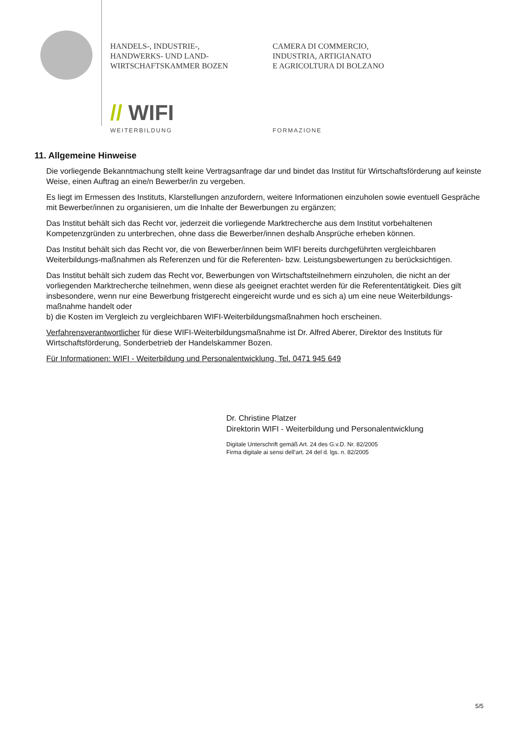HANDELS-, INDUSTRIE-,
HANDWERKS- UND LAND-
WIRTSCHAFTSKAMMER BOZEN
CAMERA DI COMMERCIO,
INDUSTRIA, ARTIGIANATO
E AGRICOLTURA DI BOLZANO
// WIFI
WEITERBILDUNG FORMAZIONE
11. Allgemeine Hinweise
Die vorliegende Bekanntmachung stellt keine Vertragsanfrage dar und bindet das Institut für Wirtschaftsförderung auf keinste Weise, einen Auftrag an eine/n Bewerber/in zu vergeben.
Es liegt im Ermessen des Instituts, Klarstellungen anzufordern, weitere Informationen einzuholen sowie eventuell Gespräche mit Bewerber/innen zu organisieren, um die Inhalte der Bewerbungen zu ergänzen;
Das Institut behält sich das Recht vor, jederzeit die vorliegende Marktrecherche aus dem Institut vorbehaltenen Kompetenzgründen zu unterbrechen, ohne dass die Bewerber/innen deshalb Ansprüche erheben können.
Das Institut behält sich das Recht vor, die von Bewerber/innen beim WIFI bereits durchgeführten vergleichbaren Weiterbildungs-maßnahmen als Referenzen und für die Referenten- bzw. Leistungsbewertungen zu berücksichtigen.
Das Institut behält sich zudem das Recht vor, Bewerbungen von Wirtschaftsteilnehmern einzuholen, die nicht an der vorliegenden Marktrecherche teilnehmen, wenn diese als geeignet erachtet werden für die Referententätigkeit. Dies gilt insbesondere, wenn nur eine Bewerbung fristgerecht eingereicht wurde und es sich a) um eine neue Weiterbildungs-maßnahme handelt oder
b) die Kosten im Vergleich zu vergleichbaren WIFI-Weiterbildungsmaßnahmen hoch erscheinen.
Verfahrensverantwortlicher für diese WIFI-Weiterbildungsmaßnahme ist Dr. Alfred Aberer, Direktor des Instituts für Wirtschaftsförderung, Sonderbetrieb der Handelskammer Bozen.
Für Informationen: WIFI - Weiterbildung und Personalentwicklung, Tel. 0471 945 649
Dr. Christine Platzer
Direktorin WIFI - Weiterbildung und Personalentwicklung
Digitale Unterschrift gemäß Art. 24 des G.v.D. Nr. 82/2005
Firma digitale ai sensi dell’art. 24 del d. lgs. n. 82/2005
5/5